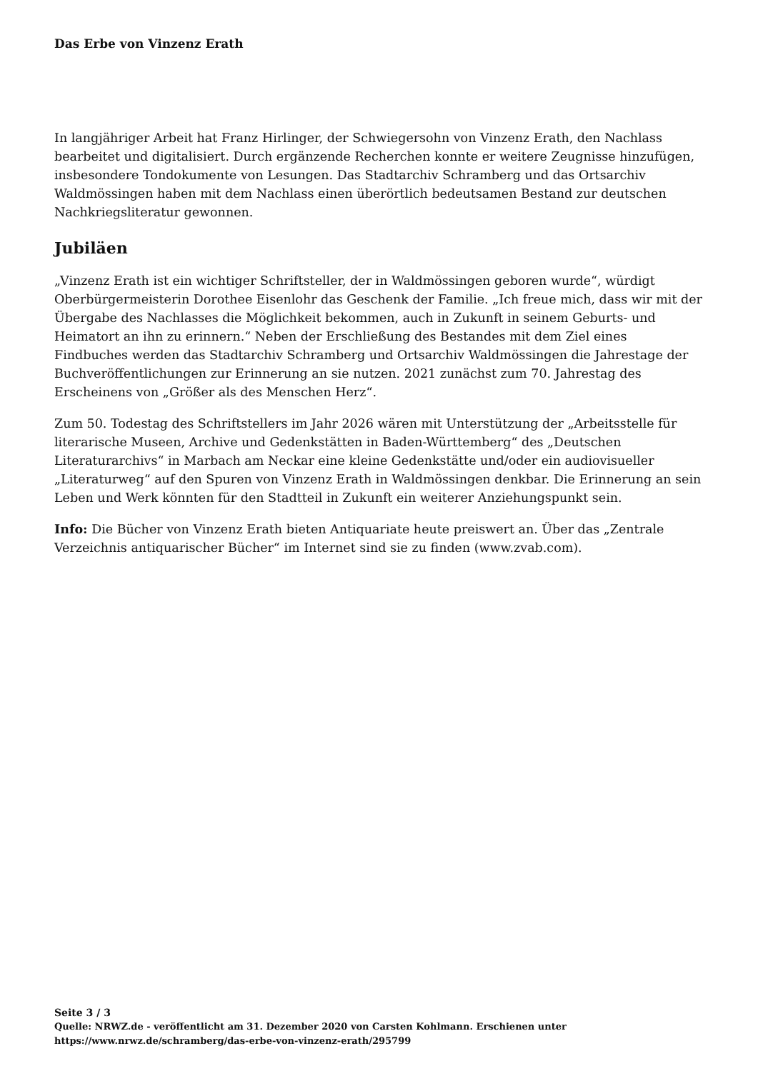Das Erbe von Vinzenz Erath
In langjähriger Arbeit hat Franz Hirlinger, der Schwiegersohn von Vinzenz Erath, den Nachlass bearbeitet und digitalisiert. Durch ergänzende Recherchen konnte er weitere Zeugnisse hinzufügen, insbesondere Tondokumente von Lesungen. Das Stadtarchiv Schramberg und das Ortsarchiv Waldmössingen haben mit dem Nachlass einen überörtlich bedeutsamen Bestand zur deutschen Nachkriegsliteratur gewonnen.
Jubiläen
„Vinzenz Erath ist ein wichtiger Schriftsteller, der in Waldmössingen geboren wurde“, würdigt Oberbürgermeisterin Dorothee Eisenlohr das Geschenk der Familie. „Ich freue mich, dass wir mit der Übergabe des Nachlasses die Möglichkeit bekommen, auch in Zukunft in seinem Geburts- und Heimatort an ihn zu erinnern.“ Neben der Erschließung des Bestandes mit dem Ziel eines Findbuches werden das Stadtarchiv Schramberg und Ortsarchiv Waldmössingen die Jahrestage der Buchveröffentlichungen zur Erinnerung an sie nutzen. 2021 zunächst zum 70. Jahrestag des Erscheinens von „Größer als des Menschen Herz“.
Zum 50. Todestag des Schriftstellers im Jahr 2026 wären mit Unterstützung der „Arbeitsstelle für literarische Museen, Archive und Gedenkstätten in Baden-Württemberg“ des „Deutschen Literaturarchivs“ in Marbach am Neckar eine kleine Gedenkstätte und/oder ein audiovisueller „Literaturweg“ auf den Spuren von Vinzenz Erath in Waldmössingen denkbar. Die Erinnerung an sein Leben und Werk könnten für den Stadtteil in Zukunft ein weiterer Anziehungspunkt sein.
Info: Die Bücher von Vinzenz Erath bieten Antiquariate heute preiswert an. Über das „Zentrale Verzeichnis antiquarischer Bücher“ im Internet sind sie zu finden (www.zvab.com).
Seite 3 / 3
Quelle: NRWZ.de - veröffentlicht am 31. Dezember 2020 von Carsten Kohlmann. Erschienen unter
https://www.nrwz.de/schramberg/das-erbe-von-vinzenz-erath/295799